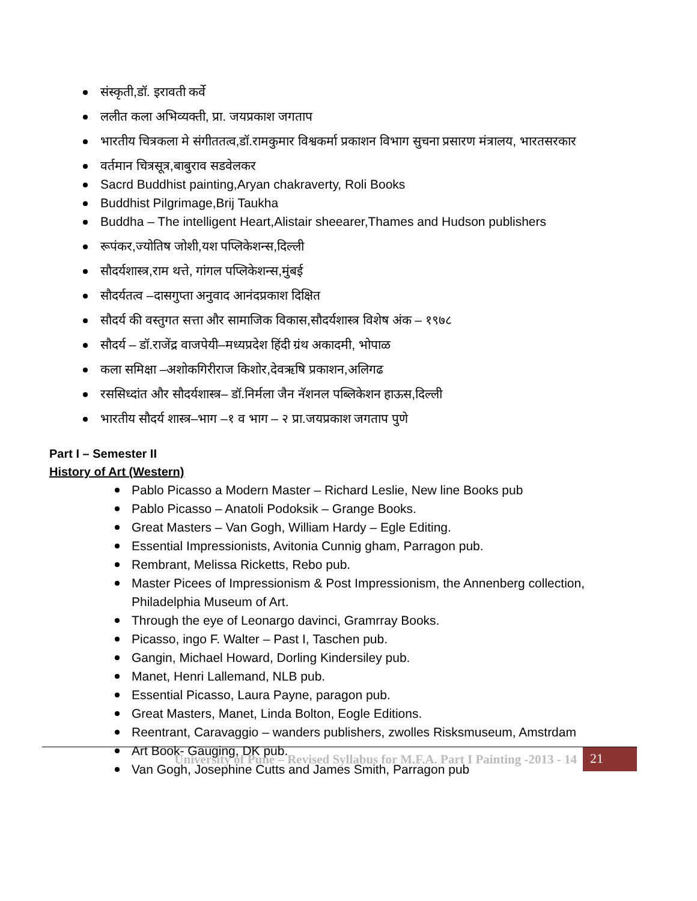संस्कृती,डॉ. इरावती कर्वे
ललीत कला अभिव्यक्ती, प्रा. जयप्रकाश जगताप
भारतीय चित्रकला मे संगीततत्व,डॉ.रामकुमार विश्वकर्मा प्रकाशन विभाग सुचना प्रसारण मंत्रालय, भारतसरकार
वर्तमान चित्रसूत्र,बाबुराव सडवेलकर
Sacrd Buddhist painting,Aryan chakraverty, Roli Books
Buddhist Pilgrimage,Brij Taukha
Buddha – The intelligent Heart,Alistair sheearer,Thames and Hudson publishers
रूपंकर,ज्योतिष जोशी,यश पप्लिकेशन्स,दिल्ली
सौदर्यशास्त्र,राम थत्ते, गांगल पप्लिकेशन्स,मुंबई
सौदर्यतत्व –दासगुप्ता अनुवाद आनंदप्रकाश दिक्षित
सौदर्य की वस्तुगत सत्ता और सामाजिक विकास,सौदर्यशास्त्र विशेष अंक – १९७८
सौदर्य – डॉ.राजेंद्र वाजपेयी–मध्यप्रदेश हिंदी ग्रंथ अकादमी, भोपाळ
कला समिक्षा –अशोकगिरीराज किशोर,देवऋषि प्रकाशन,अलिगढ
रससिध्दांत और सौदर्यशास्त्र– डॉ.निर्मला जैन नॅशनल पब्लिकेशन हाऊस,दिल्ली
भारतीय सौदर्य शास्त्र–भाग –१ व भाग – २ प्रा.जयप्रकाश जगताप पुणे
Part I – Semester II
History of Art (Western)
Pablo Picasso a Modern Master – Richard Leslie, New line Books pub
Pablo Picasso – Anatoli Podoksik – Grange Books.
Great Masters – Van Gogh, William Hardy – Egle Editing.
Essential Impressionists, Avitonia Cunnig gham, Parragon pub.
Rembrant, Melissa Ricketts, Rebo pub.
Master Picees of Impressionism & Post Impressionism, the Annenberg collection, Philadelphia Museum of Art.
Through the eye of Leonargo davinci, Gramrray Books.
Picasso, ingo F. Walter – Past I, Taschen pub.
Gangin, Michael Howard, Dorling Kindersiley pub.
Manet, Henri Lallemand, NLB pub.
Essential Picasso, Laura Payne, paragon pub.
Great Masters, Manet, Linda Bolton, Eogle Editions.
Reentrant, Caravaggio – wanders publishers, zwolles Risksmuseum, Amstrdam
Art Book- Gauging, DK pub.
Van Gogh, Josephine Cutts and James Smith, Parragon pub
University of Pune – Revised Syllabus for M.F.A. Part I Painting -2013 - 14 21